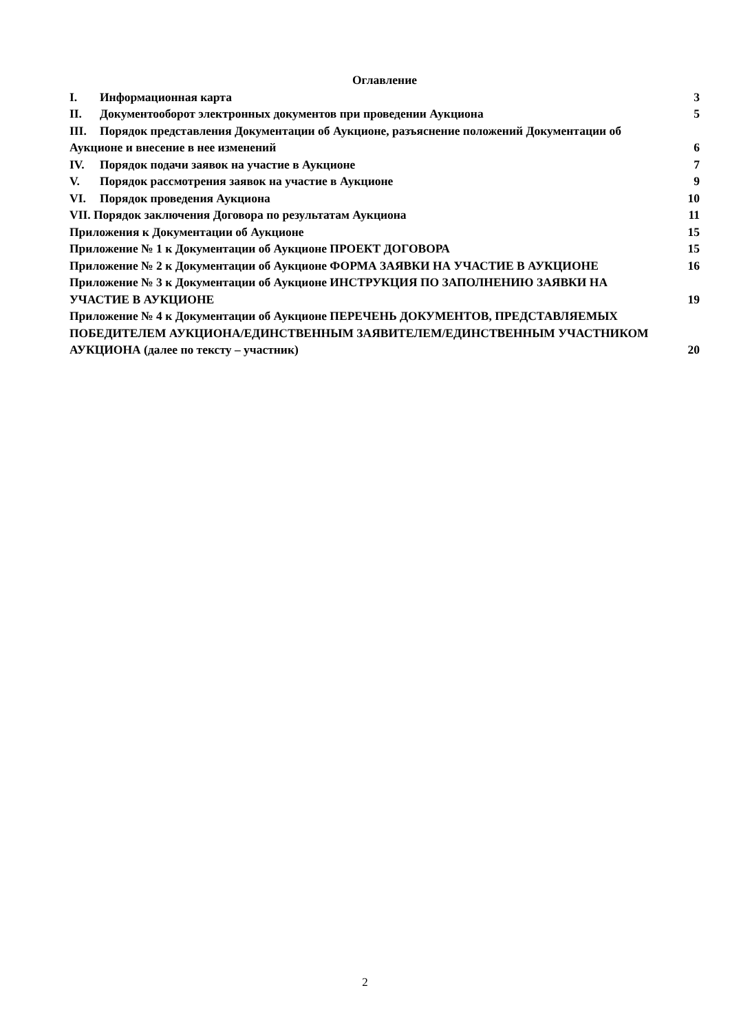Оглавление
I. Информационная карта 3
II. Документооборот электронных документов при проведении Аукциона 5
III. Порядок представления Документации об Аукционе, разъяснение положений Документации об Аукционе и внесение в нее изменений 6
IV. Порядок подачи заявок на участие в Аукционе 7
V. Порядок рассмотрения заявок на участие в Аукционе 9
VI. Порядок проведения Аукциона 10
VII. Порядок заключения Договора по результатам Аукциона 11
Приложения к Документации об Аукционе 15
Приложение № 1 к Документации об Аукционе ПРОЕКТ ДОГОВОРА 15
Приложение № 2 к Документации об Аукционе ФОРМА ЗАЯВКИ НА УЧАСТИЕ В АУКЦИОНЕ 16
Приложение № 3 к Документации об Аукционе ИНСТРУКЦИЯ ПО ЗАПОЛНЕНИЮ ЗАЯВКИ НА УЧАСТИЕ В АУКЦИОНЕ 19
Приложение № 4 к Документации об Аукционе ПЕРЕЧЕНЬ ДОКУМЕНТОВ, ПРЕДСТАВЛЯЕМЫХ ПОБЕДИТЕЛЕМ АУКЦИОНА/ЕДИНСТВЕННЫМ ЗАЯВИТЕЛЕМ/ЕДИНСТВЕННЫМ УЧАСТНИКОМ АУКЦИОНА (далее по тексту – участник) 20
2